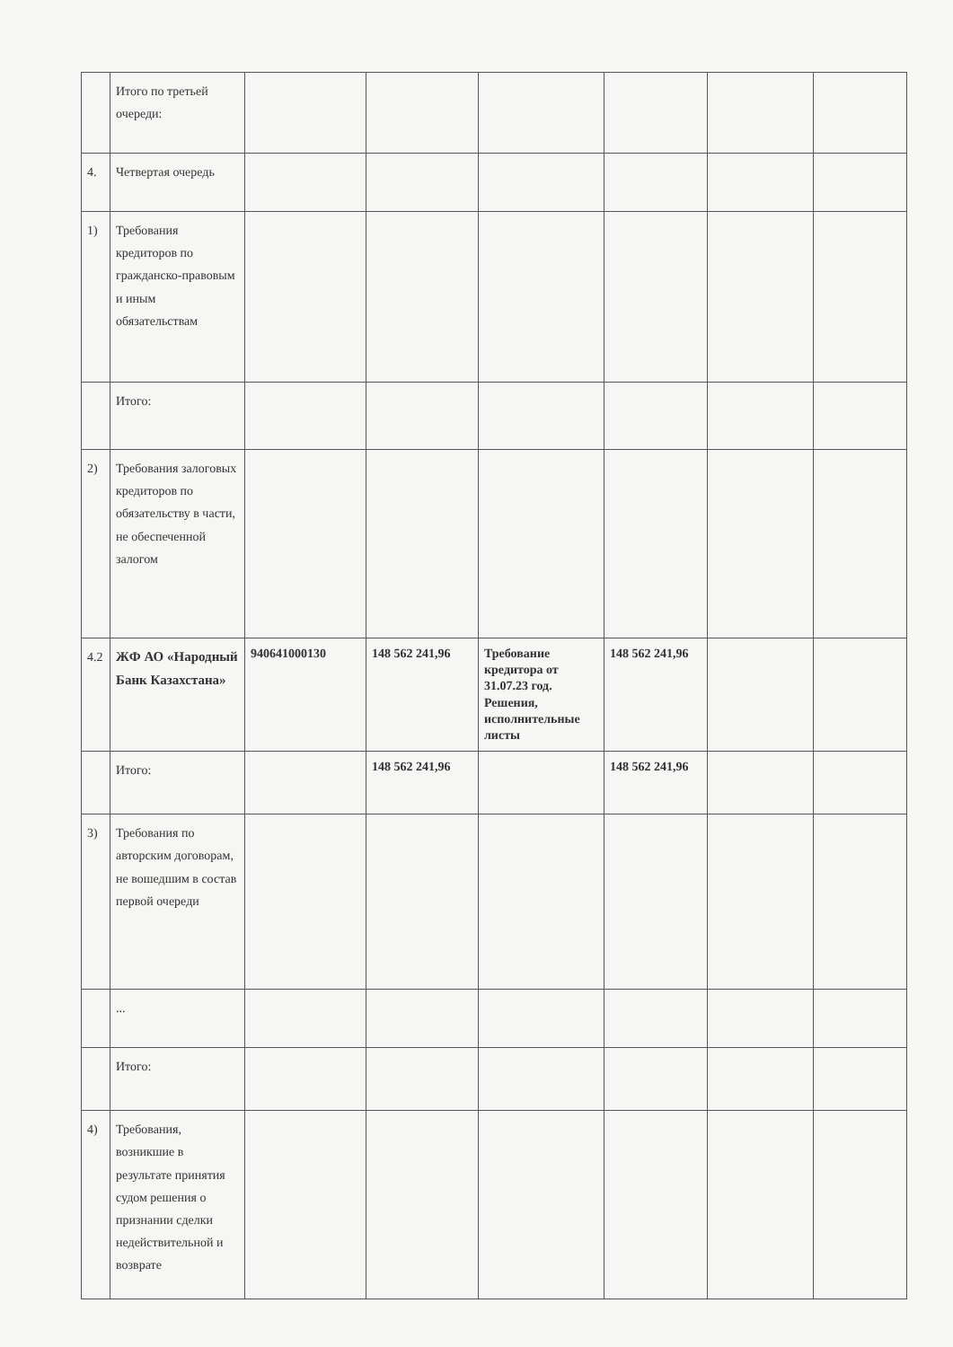| | Итого по третьей очереди: | | | | | | |
| 4. | Четвертая очередь | | | | | | |
| 1) | Требования кредиторов по гражданско-правовым и иным обязательствам | | | | | | |
| | Итого: | | | | | | |
| 2) | Требования залоговых кредиторов по обязательству в части, не обеспеченной залогом | | | | | | |
| 4.2 | ЖФ АО «Народный Банк Казахстана» | 940641000130 | 148 562 241,96 | Требование кредитора от 31.07.23 год. Решения, исполнительные листы | 148 562 241,96 | | |
| | Итого: | | 148 562 241,96 | | 148 562 241,96 | | |
| 3) | Требования по авторским договорам, не вошедшим в состав первой очереди | | | | | | |
| | ... | | | | | | |
| | Итого: | | | | | | |
| 4) | Требования, возникшие в результате принятия судом решения о признании сделки недействительной и возврате | | | | | | |